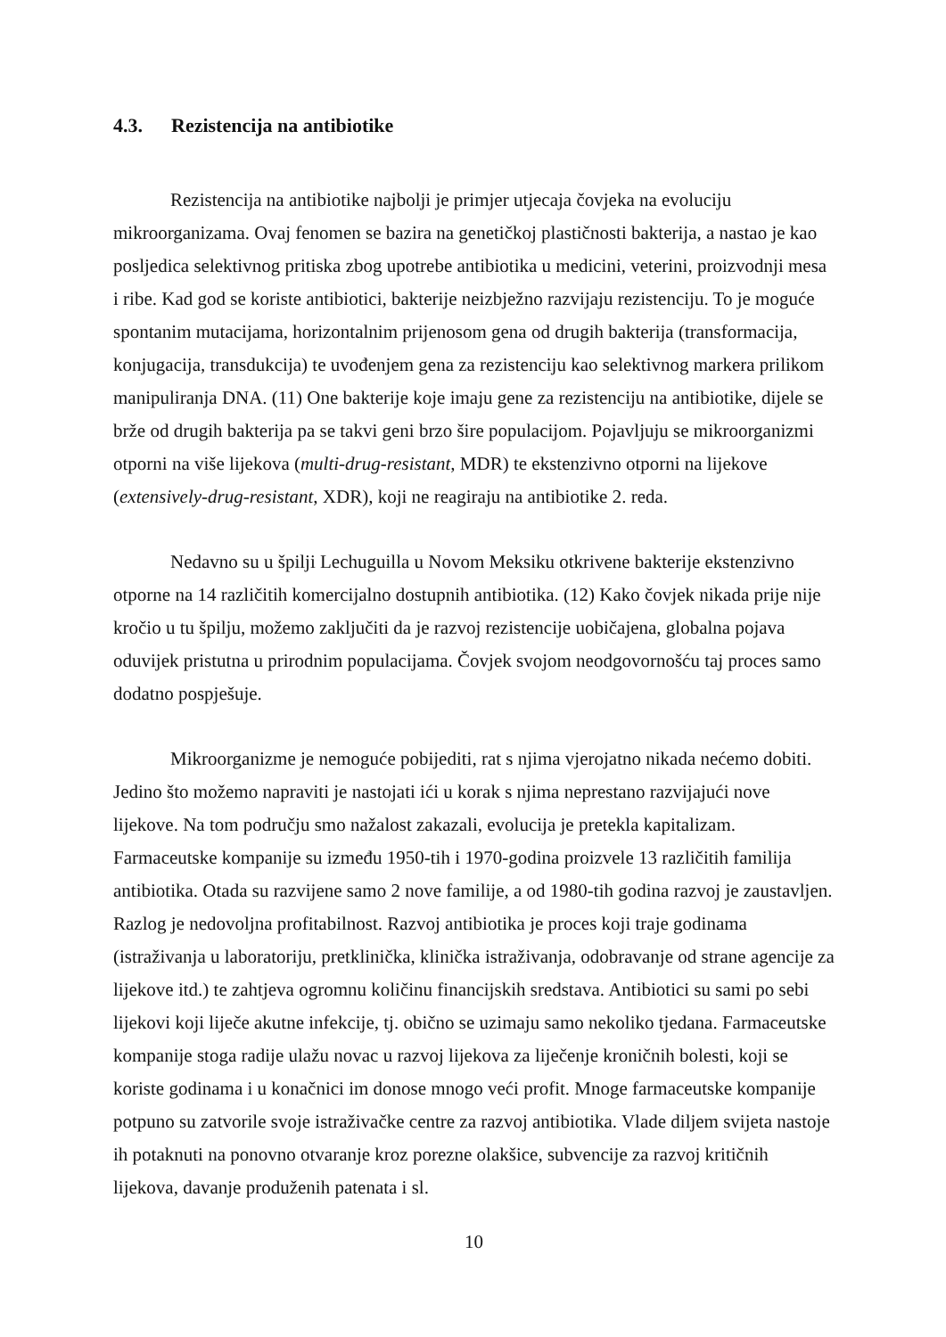4.3. Rezistencija na antibiotike
Rezistencija na antibiotike najbolji je primjer utjecaja čovjeka na evoluciju mikroorganizama. Ovaj fenomen se bazira na genetičkoj plastičnosti bakterija, a nastao je kao posljedica selektivnog pritiska zbog upotrebe antibiotika u medicini, veterini, proizvodnji mesa i ribe. Kad god se koriste antibiotici, bakterije neizbježno razvijaju rezistenciju. To je moguće spontanim mutacijama, horizontalnim prijenosom gena od drugih bakterija (transformacija, konjugacija, transdukcija) te uvođenjem gena za rezistenciju kao selektivnog markera prilikom manipuliranja DNA. (11) One bakterije koje imaju gene za rezistenciju na antibiotike, dijele se brže od drugih bakterija pa se takvi geni brzo šire populacijom. Pojavljuju se mikroorganizmi otporni na više lijekova (multi-drug-resistant, MDR) te ekstenzivno otporni na lijekove (extensively-drug-resistant, XDR), koji ne reagiraju na antibiotike 2. reda.
Nedavno su u špilji Lechuguilla u Novom Meksiku otkrivene bakterije ekstenzivno otporne na 14 različitih komercijalno dostupnih antibiotika. (12) Kako čovjek nikada prije nije kročio u tu špilju, možemo zaključiti da je razvoj rezistencije uobičajena, globalna pojava oduvijek pristutna u prirodnim populacijama. Čovjek svojom neodgovornošću taj proces samo dodatno pospješuje.
Mikroorganizme je nemoguće pobijediti, rat s njima vjerojatno nikada nećemo dobiti. Jedino što možemo napraviti je nastojati ići u korak s njima neprestano razvijajući nove lijekove. Na tom području smo nažalost zakazali, evolucija je pretekla kapitalizam. Farmaceutske kompanije su između 1950-tih i 1970-godina proizvele 13 različitih familija antibiotika. Otada su razvijene samo 2 nove familije, a od 1980-tih godina razvoj je zaustavljen. Razlog je nedovoljna profitabilnost. Razvoj antibiotika je proces koji traje godinama (istraživanja u laboratoriju, pretklinička, klinička istraživanja, odobravanje od strane agencije za lijekove itd.) te zahtjeva ogromnu količinu financijskih sredstava. Antibiotici su sami po sebi lijekovi koji liječe akutne infekcije, tj. obično se uzimaju samo nekoliko tjedana. Farmaceutske kompanije stoga radije ulažu novac u razvoj lijekova za liječenje kroničnih bolesti, koji se koriste godinama i u konačnici im donose mnogo veći profit. Mnoge farmaceutske kompanije potpuno su zatvorile svoje istraživačke centre za razvoj antibiotika. Vlade diljem svijeta nastoje ih potaknuti na ponovno otvaranje kroz porezne olakšice, subvencije za razvoj kritičnih lijekova, davanje produženih patenata i sl.
10